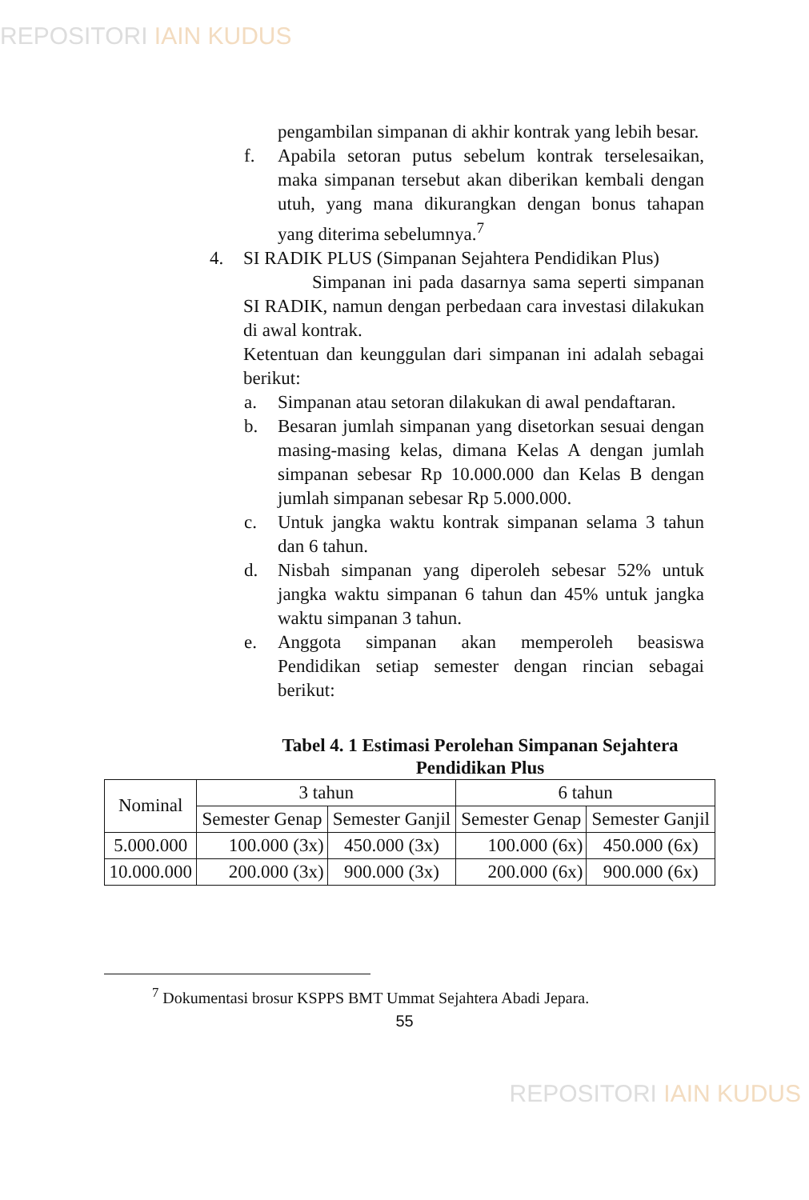REPOSITORI IAIN KUDUS
pengambilan simpanan di akhir kontrak yang lebih besar.
f. Apabila setoran putus sebelum kontrak terselesaikan, maka simpanan tersebut akan diberikan kembali dengan utuh, yang mana dikurangkan dengan bonus tahapan yang diterima sebelumnya.<sup>7</sup>
4. SI RADIK PLUS (Simpanan Sejahtera Pendidikan Plus)
Simpanan ini pada dasarnya sama seperti simpanan SI RADIK, namun dengan perbedaan cara investasi dilakukan di awal kontrak.
Ketentuan dan keunggulan dari simpanan ini adalah sebagai berikut:
a. Simpanan atau setoran dilakukan di awal pendaftaran.
b. Besaran jumlah simpanan yang disetorkan sesuai dengan masing-masing kelas, dimana Kelas A dengan jumlah simpanan sebesar Rp 10.000.000 dan Kelas B dengan jumlah simpanan sebesar Rp 5.000.000.
c. Untuk jangka waktu kontrak simpanan selama 3 tahun dan 6 tahun.
d. Nisbah simpanan yang diperoleh sebesar 52% untuk jangka waktu simpanan 6 tahun dan 45% untuk jangka waktu simpanan 3 tahun.
e. Anggota simpanan akan memperoleh beasiswa Pendidikan setiap semester dengan rincian sebagai berikut:
Tabel 4. 1 Estimasi Perolehan Simpanan Sejahtera Pendidikan Plus
| Nominal | 3 tahun | | 6 tahun | |
| | Semester Genap | Semester Ganjil | Semester Genap | Semester Ganjil |
| 5.000.000 | 100.000 (3x) | 450.000 (3x) | 100.000 (6x) | 450.000 (6x) |
| 10.000.000 | 200.000 (3x) | 900.000 (3x) | 200.000 (6x) | 900.000 (6x) |
<sup>7</sup> Dokumentasi brosur KSPPS BMT Ummat Sejahtera Abadi Jepara.
55
REPOSITORI IAIN KUDUS